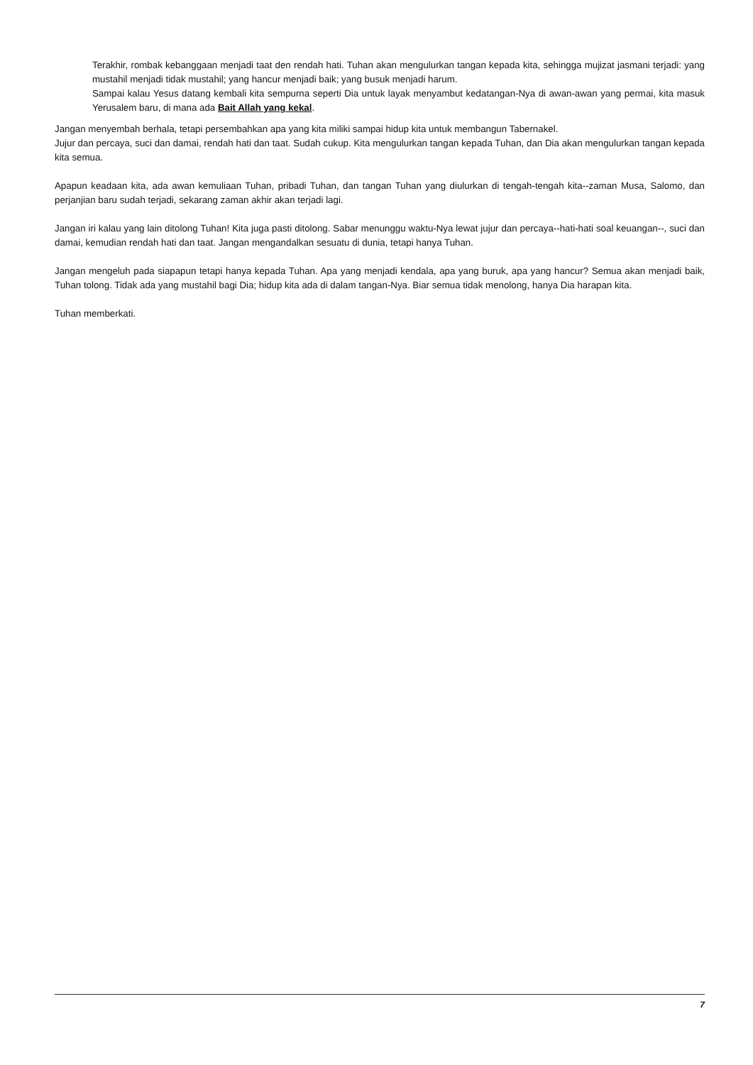Terakhir, rombak kebanggaan menjadi taat den rendah hati. Tuhan akan mengulurkan tangan kepada kita, sehingga mujizat jasmani terjadi: yang mustahil menjadi tidak mustahil; yang hancur menjadi baik; yang busuk menjadi harum.
Sampai kalau Yesus datang kembali kita sempurna seperti Dia untuk layak menyambut kedatangan-Nya di awan-awan yang permai, kita masuk Yerusalem baru, di mana ada Bait Allah yang kekal.
Jangan menyembah berhala, tetapi persembahkan apa yang kita miliki sampai hidup kita untuk membangun Tabernakel.
Jujur dan percaya, suci dan damai, rendah hati dan taat. Sudah cukup. Kita mengulurkan tangan kepada Tuhan, dan Dia akan mengulurkan tangan kepada kita semua.
Apapun keadaan kita, ada awan kemuliaan Tuhan, pribadi Tuhan, dan tangan Tuhan yang diulurkan di tengah-tengah kita--zaman Musa, Salomo, dan perjanjian baru sudah terjadi, sekarang zaman akhir akan terjadi lagi.
Jangan iri kalau yang lain ditolong Tuhan! Kita juga pasti ditolong. Sabar menunggu waktu-Nya lewat jujur dan percaya--hati-hati soal keuangan--, suci dan damai, kemudian rendah hati dan taat. Jangan mengandalkan sesuatu di dunia, tetapi hanya Tuhan.
Jangan mengeluh pada siapapun tetapi hanya kepada Tuhan. Apa yang menjadi kendala, apa yang buruk, apa yang hancur? Semua akan menjadi baik, Tuhan tolong. Tidak ada yang mustahil bagi Dia; hidup kita ada di dalam tangan-Nya. Biar semua tidak menolong, hanya Dia harapan kita.
Tuhan memberkati.
7